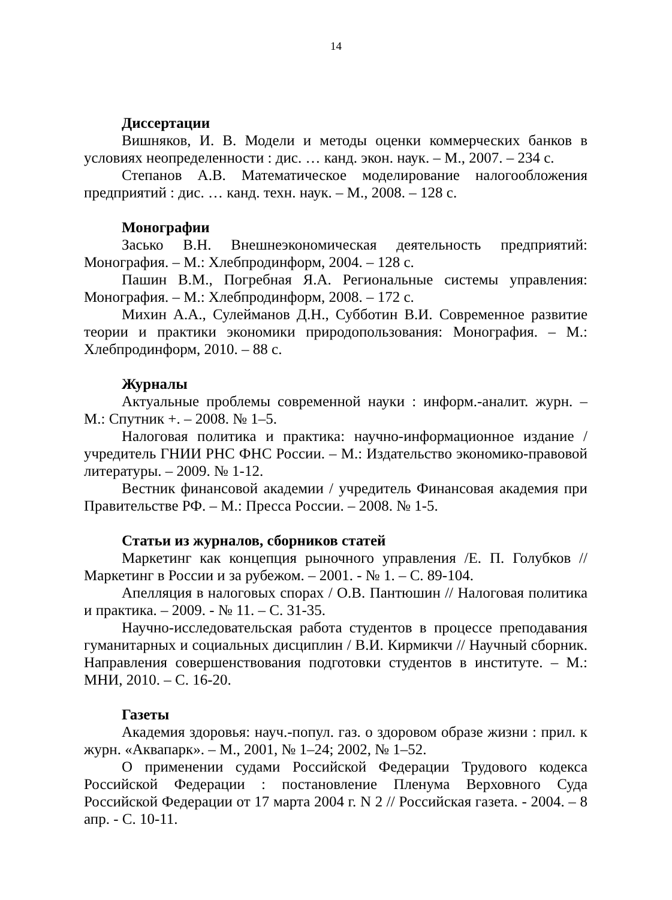14
Диссертации
Вишняков, И. В. Модели и методы оценки коммерческих банков в условиях неопределенности : дис. … канд. экон. наук. – М., 2007. – 234 с.
Степанов А.В. Математическое моделирование налогообложения предприятий : дис. … канд. техн. наук. – М., 2008. – 128 с.
Монографии
Засько В.Н. Внешнеэкономическая деятельность предприятий: Монография. – М.: Хлебпродинформ, 2004. – 128 с.
Пашин В.М., Погребная Я.А. Региональные системы управления: Монография. – М.: Хлебпродинформ, 2008. – 172 с.
Михин А.А., Сулейманов Д.Н., Субботин В.И. Современное развитие теории и практики экономики природопользования: Монография. – М.: Хлебпродинформ, 2010. – 88 с.
Журналы
Актуальные проблемы современной науки : информ.-аналит. журн. – М.: Спутник +. – 2008. № 1–5.
Налоговая политика и практика: научно-информационное издание / учредитель ГНИИ РНС ФНС России. – М.: Издательство экономико-правовой литературы. – 2009. № 1-12.
Вестник финансовой академии / учредитель Финансовая академия при Правительстве РФ. – М.: Пресса России. – 2008. № 1-5.
Статьи из журналов, сборников статей
Маркетинг как концепция рыночного управления /Е. П. Голубков // Маркетинг в России и за рубежом. – 2001. - № 1. – С. 89-104.
Апелляция в налоговых спорах / О.В. Пантюшин // Налоговая политика и практика. – 2009. - № 11. – С. 31-35.
Научно-исследовательская работа студентов в процессе преподавания гуманитарных и социальных дисциплин / В.И. Кирмикчи // Научный сборник. Направления совершенствования подготовки студентов в институте. – М.: МНИ, 2010. – С. 16-20.
Газеты
Академия здоровья: науч.-попул. газ. о здоровом образе жизни : прил. к журн. «Аквапарк». – М., 2001, № 1–24; 2002, № 1–52.
О применении судами Российской Федерации Трудового кодекса Российской Федерации : постановление Пленума Верховного Суда Российской Федерации от 17 марта 2004 г. N 2 // Российская газета. - 2004. – 8 апр. - С. 10-11.